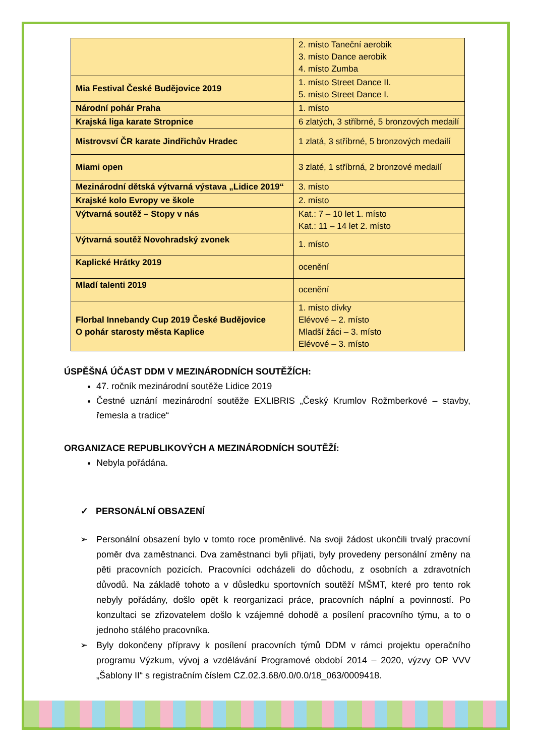| | 2. místo Taneční aerobik 3. místo Dance aerobik 4. místo Zumba |
| Mia Festival České Budějovice 2019 | 1. místo Street Dance II. 5. místo Street Dance I. |
| Národní pohár Praha | 1. místo |
| Krajská liga karate Stropnice | 6 zlatých, 3 stříbrné, 5 bronzových medailí |
| Mistrovsví ČR karate Jindřichův Hradec | 1 zlatá, 3 stříbrné, 5 bronzových medailí |
| Miami open | 3 zlaté, 1 stříbrná, 2 bronzové medailí |
| Mezinárodní dětská výtvarná výstava „Lidice 2019“ | 3. místo |
| Krajské kolo Evropy ve škole | 2. místo |
| Výtvarná soutěž – Stopy v nás | Kat.: 7 – 10 let 1. místo Kat.: 11 – 14 let 2. místo |
| Výtvarná soutěž Novohradský zvonek | 1. místo |
| Kaplické Hrátky 2019 | ocenění |
| Mladí talenti 2019 | ocenění |
| Florbal Innebandy Cup 2019 České Budějovice O pohár starosty města Kaplice | 1. místo dívky Elévové – 2. místo Mladší žáci – 3. místo Elévové – 3. místo |
ÚSPĚŠNÁ ÚČAST DDM V MEZINÁRODNÍCH SOUTĚŽÍCH:
47. ročník mezinárodní soutěže Lidice 2019
Čestné uznání mezinárodní soutěže EXLIBRIS „Český Krumlov Rožmberkové – stavby, řemesla a tradice“
ORGANIZACE REPUBLIKOVÝCH A MEZINÁRODNÍCH SOUTĚŽÍ:
Nebyla pořádána.
✓ PERSONÁLNÍ OBSAZENÍ
➢ Personální obsazení bylo v tomto roce proměnlivé. Na svoji žádost ukončili trvalý pracovní poměr dva zaměstnanci. Dva zaměstnanci byli přijati, byly provedeny personální změny na pěti pracovních pozicích. Pracovníci odcházeli do důchodu, z osobních a zdravotních důvodů. Na základě tohoto a v důsledku sportovních soutěží MŠMT, které pro tento rok nebyly pořádány, došlo opět k reorganizaci práce, pracovních náplní a povinností. Po konzultaci se zřizovatelem došlo k vzájemné dohodě a posílení pracovního týmu, a to o jednoho stálého pracovníka.
➢ Byly dokončeny přípravy k posílení pracovních týmů DDM v rámci projektu operačního programu Výzkum, vývoj a vzdělávání Programové období 2014 – 2020, výzvy OP VVV „Šablony II“ s registračním číslem CZ.02.3.68/0.0/0.0/18_063/0009418.